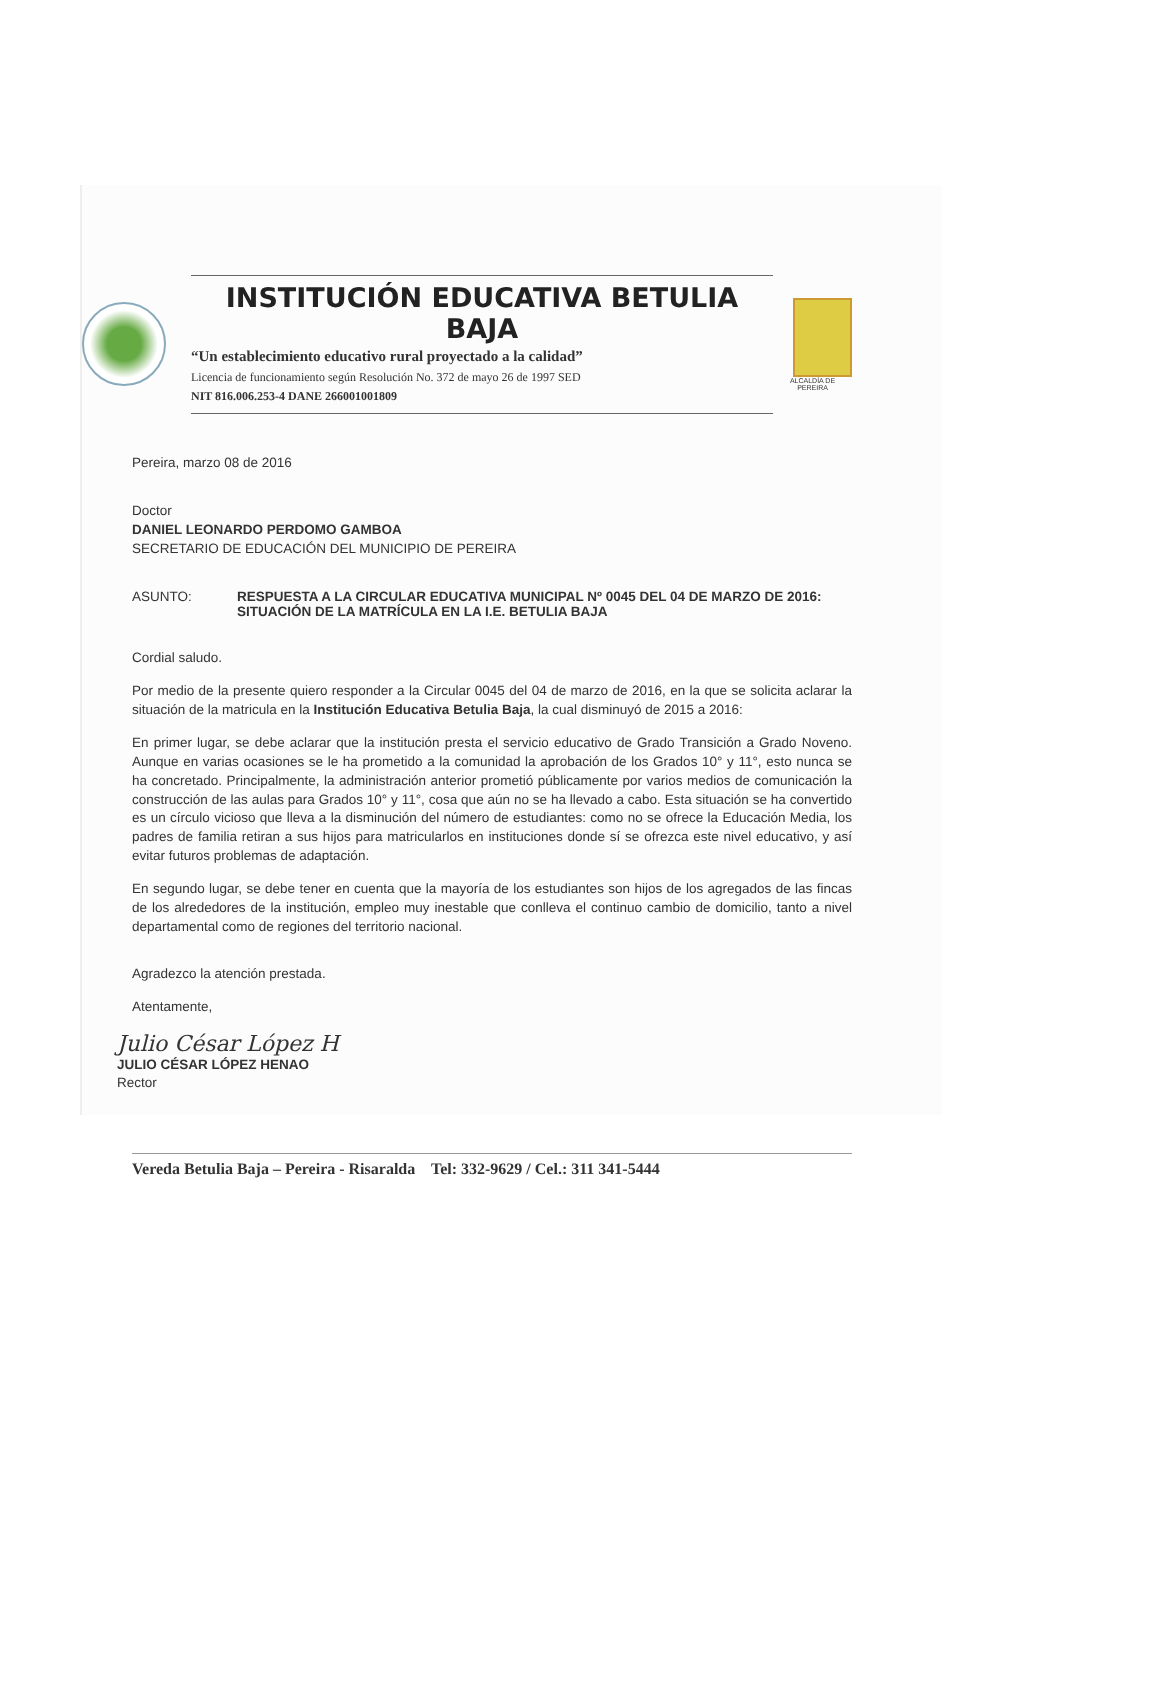INSTITUCIÓN EDUCATIVA BETULIA BAJA
“Un establecimiento educativo rural proyectado a la calidad”
Licencia de funcionamiento según Resolución No. 372 de mayo 26 de 1997 SED
NIT 816.006.253-4 DANE 266001001809
ALCALDÍA DE
PEREIRA
Pereira, marzo 08 de 2016
Doctor
DANIEL LEONARDO PERDOMO GAMBOA
SECRETARIO DE EDUCACIÓN DEL MUNICIPIO DE PEREIRA
ASUNTO: RESPUESTA A LA CIRCULAR EDUCATIVA MUNICIPAL Nº 0045 DEL 04 DE MARZO DE 2016: SITUACIÓN DE LA MATRÍCULA EN LA I.E. BETULIA BAJA
Cordial saludo.
Por medio de la presente quiero responder a la Circular 0045 del 04 de marzo de 2016, en la que se solicita aclarar la situación de la matricula en la Institución Educativa Betulia Baja, la cual disminuyó de 2015 a 2016:
En primer lugar, se debe aclarar que la institución presta el servicio educativo de Grado Transición a Grado Noveno. Aunque en varias ocasiones se le ha prometido a la comunidad la aprobación de los Grados 10° y 11°, esto nunca se ha concretado. Principalmente, la administración anterior prometió públicamente por varios medios de comunicación la construcción de las aulas para Grados 10° y 11°, cosa que aún no se ha llevado a cabo. Esta situación se ha convertido es un círculo vicioso que lleva a la disminución del número de estudiantes: como no se ofrece la Educación Media, los padres de familia retiran a sus hijos para matricularlos en instituciones donde sí se ofrezca este nivel educativo, y así evitar futuros problemas de adaptación.
En segundo lugar, se debe tener en cuenta que la mayoría de los estudiantes son hijos de los agregados de las fincas de los alrededores de la institución, empleo muy inestable que conlleva el continuo cambio de domicilio, tanto a nivel departamental como de regiones del territorio nacional.
Agradezco la atención prestada.
Atentamente,
Julio César López H
JULIO CÉSAR LÓPEZ HENAO
Rector
Vereda Betulia Baja – Pereira - Risaralda Tel: 332-9629 / Cel.: 311 341-5444